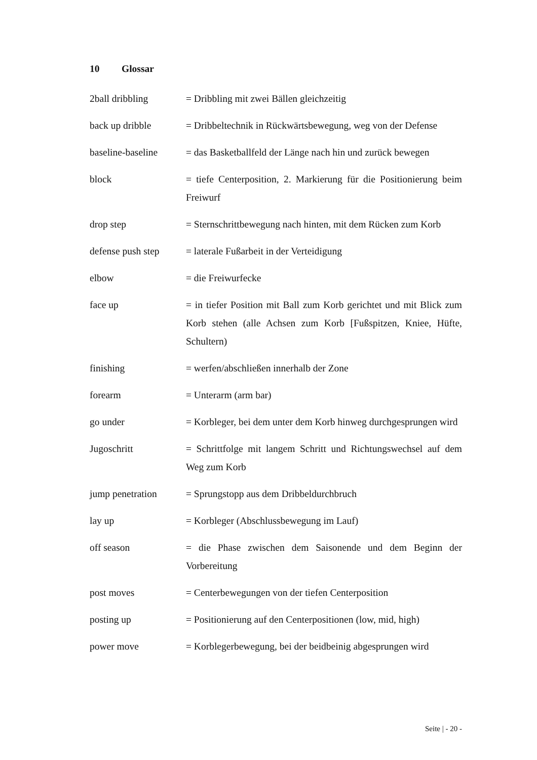10 Glossar
2ball dribbling = Dribbling mit zwei Bällen gleichzeitig
back up dribble = Dribbeltechnik in Rückwärtsbewegung, weg von der Defense
baseline-baseline
= das Basketballfeld der Länge nach hin und zurück bewegen
block = tiefe Centerposition, 2. Markierung für die Positionierung beim Freiwurf
drop step = Sternschrittbewegung nach hinten, mit dem Rücken zum Korb
defense push step
= laterale Fußarbeit in der Verteidigung
elbow = die Freiwurfecke
face up = in tiefer Position mit Ball zum Korb gerichtet und mit Blick zum Korb stehen (alle Achsen zum Korb [Fußspitzen, Kniee, Hüfte, Schultern)
finishing = werfen/abschließen innerhalb der Zone
forearm = Unterarm (arm bar)
go under = Korbleger, bei dem unter dem Korb hinweg durchgesprungen wird
Jugoschritt = Schrittfolge mit langem Schritt und Richtungswechsel auf dem Weg zum Korb
jump penetration = Sprungstopp aus dem Dribbeldurchbruch
lay up = Korbleger (Abschlussbewegung im Lauf)
off season = die Phase zwischen dem Saisonende und dem Beginn der Vorbereitung
post moves = Centerbewegungen von der tiefen Centerposition
posting up = Positionierung auf den Centerpositionen (low, mid, high)
power move = Korblegerbewegung, bei der beidbeinig abgesprungen wird
Seite | - 20 -